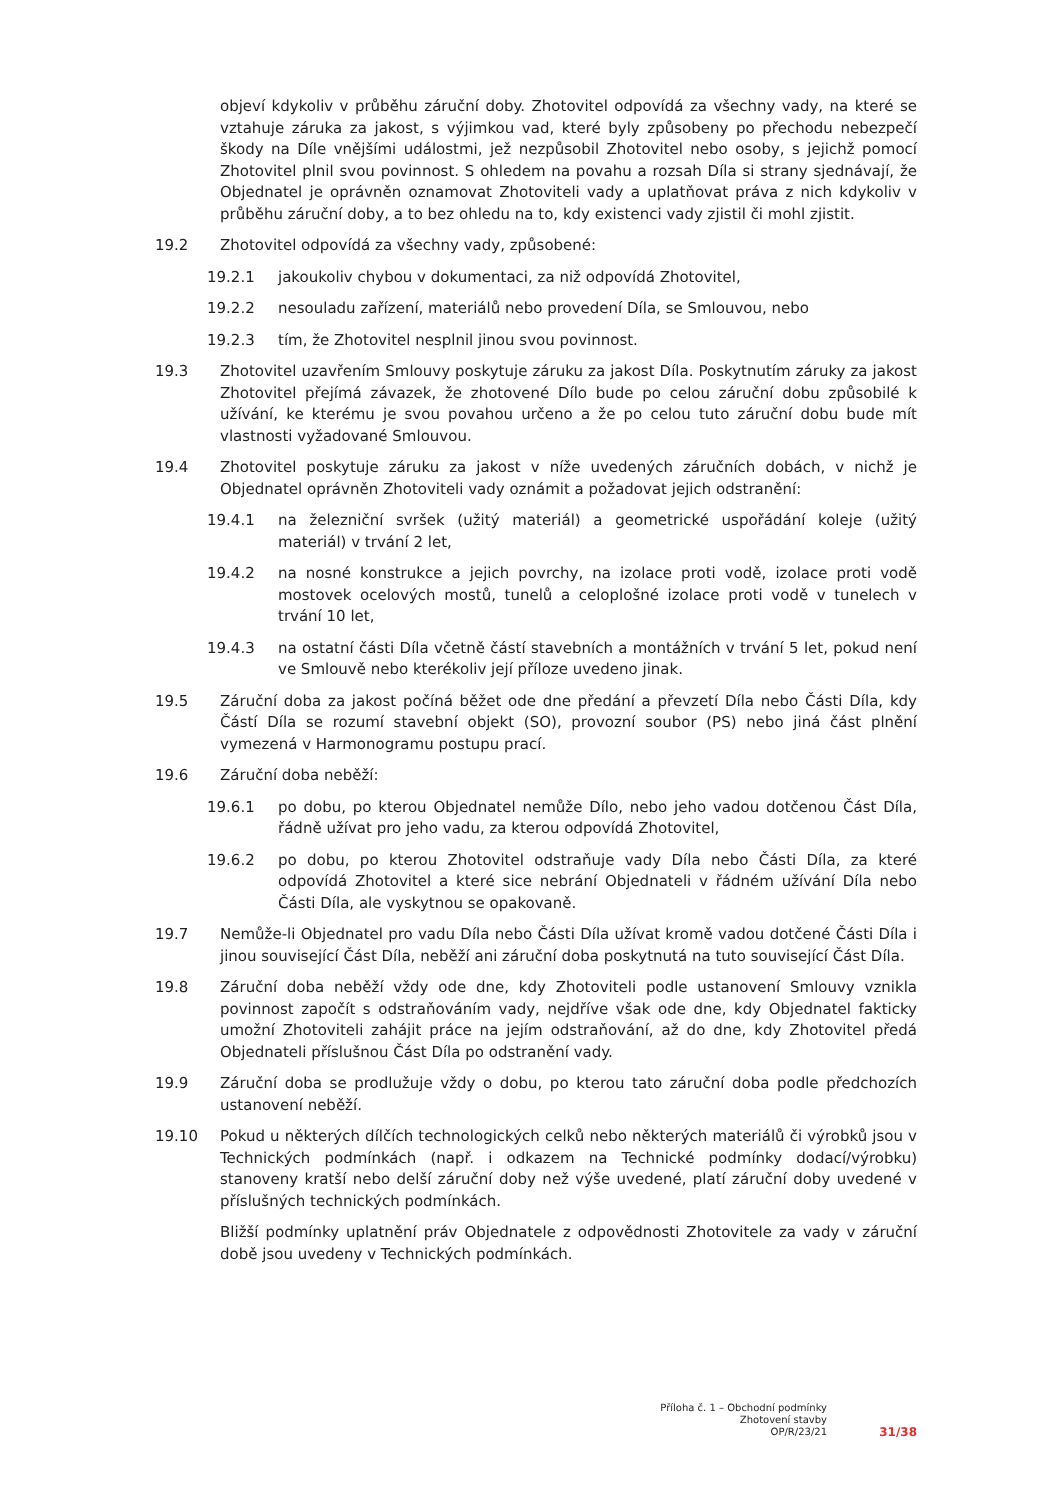objeví kdykoliv v průběhu záruční doby. Zhotovitel odpovídá za všechny vady, na které se vztahuje záruka za jakost, s výjimkou vad, které byly způsobeny po přechodu nebezpečí škody na Díle vnějšími událostmi, jež nezpůsobil Zhotovitel nebo osoby, s jejichž pomocí Zhotovitel plnil svou povinnost. S ohledem na povahu a rozsah Díla si strany sjednávají, že Objednatel je oprávněn oznamovat Zhotoviteli vady a uplatňovat práva z nich kdykoliv v průběhu záruční doby, a to bez ohledu na to, kdy existenci vady zjistil či mohl zjistit.
19.2 Zhotovitel odpovídá za všechny vady, způsobené:
19.2.1 jakoukoliv chybou v dokumentaci, za niž odpovídá Zhotovitel,
19.2.2 nesouladu zařízení, materiálů nebo provedení Díla, se Smlouvou, nebo
19.2.3 tím, že Zhotovitel nesplnil jinou svou povinnost.
19.3 Zhotovitel uzavřením Smlouvy poskytuje záruku za jakost Díla. Poskytnutím záruky za jakost Zhotovitel přejímá závazek, že zhotovené Dílo bude po celou záruční dobu způsobilé k užívání, ke kterému je svou povahou určeno a že po celou tuto záruční dobu bude mít vlastnosti vyžadované Smlouvou.
19.4 Zhotovitel poskytuje záruku za jakost v níže uvedených záručních dobách, v nichž je Objednatel oprávněn Zhotoviteli vady oznámit a požadovat jejich odstranění:
19.4.1 na železniční svršek (užitý materiál) a geometrické uspořádání koleje (užitý materiál) v trvání 2 let,
19.4.2 na nosné konstrukce a jejich povrchy, na izolace proti vodě, izolace proti vodě mostovek ocelových mostů, tunelů a celoplošné izolace proti vodě v tunelech v trvání 10 let,
19.4.3 na ostatní části Díla včetně částí stavebních a montážních v trvání 5 let, pokud není ve Smlouvě nebo kterékoliv její příloze uvedeno jinak.
19.5 Záruční doba za jakost počíná běžet ode dne předání a převzetí Díla nebo Části Díla, kdy Částí Díla se rozumí stavební objekt (SO), provozní soubor (PS) nebo jiná část plnění vymezená v Harmonogramu postupu prací.
19.6 Záruční doba neběží:
19.6.1 po dobu, po kterou Objednatel nemůže Dílo, nebo jeho vadou dotčenou Část Díla, řádně užívat pro jeho vadu, za kterou odpovídá Zhotovitel,
19.6.2 po dobu, po kterou Zhotovitel odstraňuje vady Díla nebo Části Díla, za které odpovídá Zhotovitel a které sice nebrání Objednateli v řádném užívání Díla nebo Části Díla, ale vyskytnou se opakovaně.
19.7 Nemůže-li Objednatel pro vadu Díla nebo Části Díla užívat kromě vadou dotčené Části Díla i jinou související Část Díla, neběží ani záruční doba poskytnutá na tuto související Část Díla.
19.8 Záruční doba neběží vždy ode dne, kdy Zhotoviteli podle ustanovení Smlouvy vznikla povinnost započít s odstraňováním vady, nejdříve však ode dne, kdy Objednatel fakticky umožní Zhotoviteli zahájit práce na jejím odstraňování, až do dne, kdy Zhotovitel předá Objednateli příslušnou Část Díla po odstranění vady.
19.9 Záruční doba se prodlužuje vždy o dobu, po kterou tato záruční doba podle předchozích ustanovení neběží.
19.10 Pokud u některých dílčích technologických celků nebo některých materiálů či výrobků jsou v Technických podmínkách (např. i odkazem na Technické podmínky dodací/výrobku) stanoveny kratší nebo delší záruční doby než výše uvedené, platí záruční doby uvedené v příslušných technických podmínkách.
Bližší podmínky uplatnění práv Objednatele z odpovědnosti Zhotovitele za vady v záruční době jsou uvedeny v Technických podmínkách.
Příloha č. 1 – Obchodní podmínky
Zhotovení stavby
OP/R/23/21
31/38